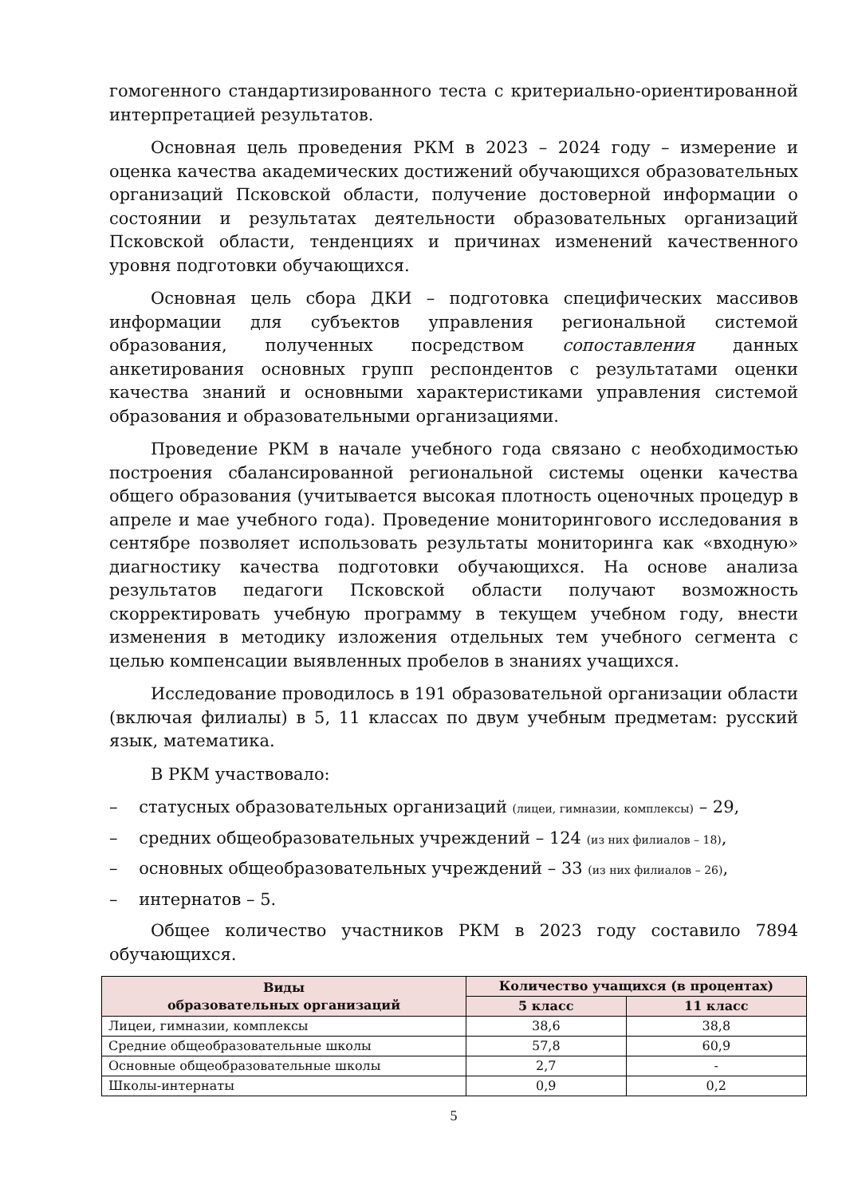гомогенного стандартизированного теста с критериально-ориентированной интерпретацией результатов.
Основная цель проведения РКМ в 2023 – 2024 году – измерение и оценка качества академических достижений обучающихся образовательных организаций Псковской области, получение достоверной информации о состоянии и результатах деятельности образовательных организаций Псковской области, тенденциях и причинах изменений качественного уровня подготовки обучающихся.
Основная цель сбора ДКИ – подготовка специфических массивов информации для субъектов управления региональной системой образования, полученных посредством сопоставления данных анкетирования основных групп респондентов с результатами оценки качества знаний и основными характеристиками управления системой образования и образовательными организациями.
Проведение РКМ в начале учебного года связано с необходимостью построения сбалансированной региональной системы оценки качества общего образования (учитывается высокая плотность оценочных процедур в апреле и мае учебного года). Проведение мониторингового исследования в сентябре позволяет использовать результаты мониторинга как «входную» диагностику качества подготовки обучающихся. На основе анализа результатов педагоги Псковской области получают возможность скорректировать учебную программу в текущем учебном году, внести изменения в методику изложения отдельных тем учебного сегмента с целью компенсации выявленных пробелов в знаниях учащихся.
Исследование проводилось в 191 образовательной организации области (включая филиалы) в 5, 11 классах по двум учебным предметам: русский язык, математика.
В РКМ участвовало:
– статусных образовательных организаций (лицеи, гимназии, комплексы) – 29,
– средних общеобразовательных учреждений – 124 (из них филиалов – 18),
– основных общеобразовательных учреждений – 33 (из них филиалов – 26),
– интернатов – 5.
Общее количество участников РКМ в 2023 году составило 7894 обучающихся.
| Виды образовательных организаций | Количество учащихся (в процентах) | |
| --- | --- | --- |
| | 5 класс | 11 класс |
| Лицеи, гимназии, комплексы | 38,6 | 38,8 |
| Средние общеобразовательные школы | 57,8 | 60,9 |
| Основные общеобразовательные школы | 2,7 | - |
| Школы-интернаты | 0,9 | 0,2 |
5